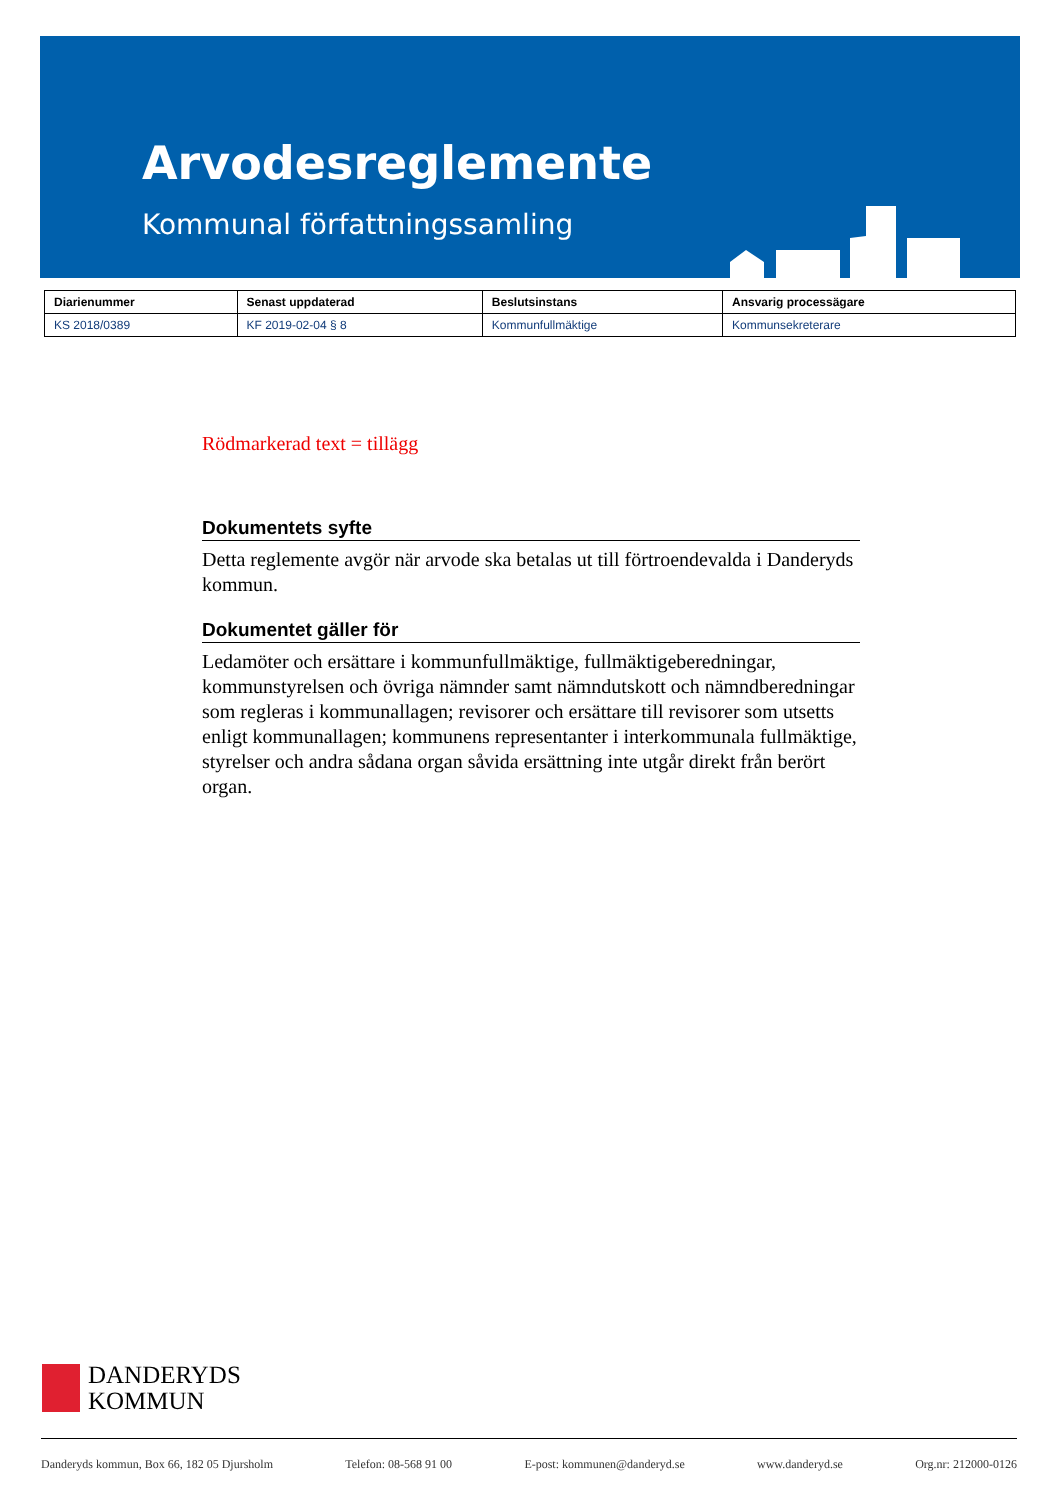Arvodesreglemente
Kommunal författningssamling
| Diarienummer | Senast uppdaterad | Beslutsinstans | Ansvarig processägare |
| --- | --- | --- | --- |
| KS 2018/0389 | KF 2019-02-04 § 8 | Kommunfullmäktige | Kommunsekreterare |
Rödmarkerad text = tillägg
Dokumentets syfte
Detta reglemente avgör när arvode ska betalas ut till förtroendevalda i Danderyds kommun.
Dokumentet gäller för
Ledamöter och ersättare i kommunfullmäktige, fullmäktigeberedningar, kommunstyrelsen och övriga nämnder samt nämndutskott och nämndberedningar som regleras i kommunallagen; revisorer och ersättare till revisorer som utsetts enligt kommunallagen; kommunens representanter i interkommunala fullmäktige, styrelser och andra sådana organ såvida ersättning inte utgår direkt från berört organ.
DANDERYDS
KOMMUN
Danderyds kommun, Box 66, 182 05 Djursholm Telefon: 08-568 91 00 E-post: kommunen@danderyd.se www.danderyd.se Org.nr: 212000-0126